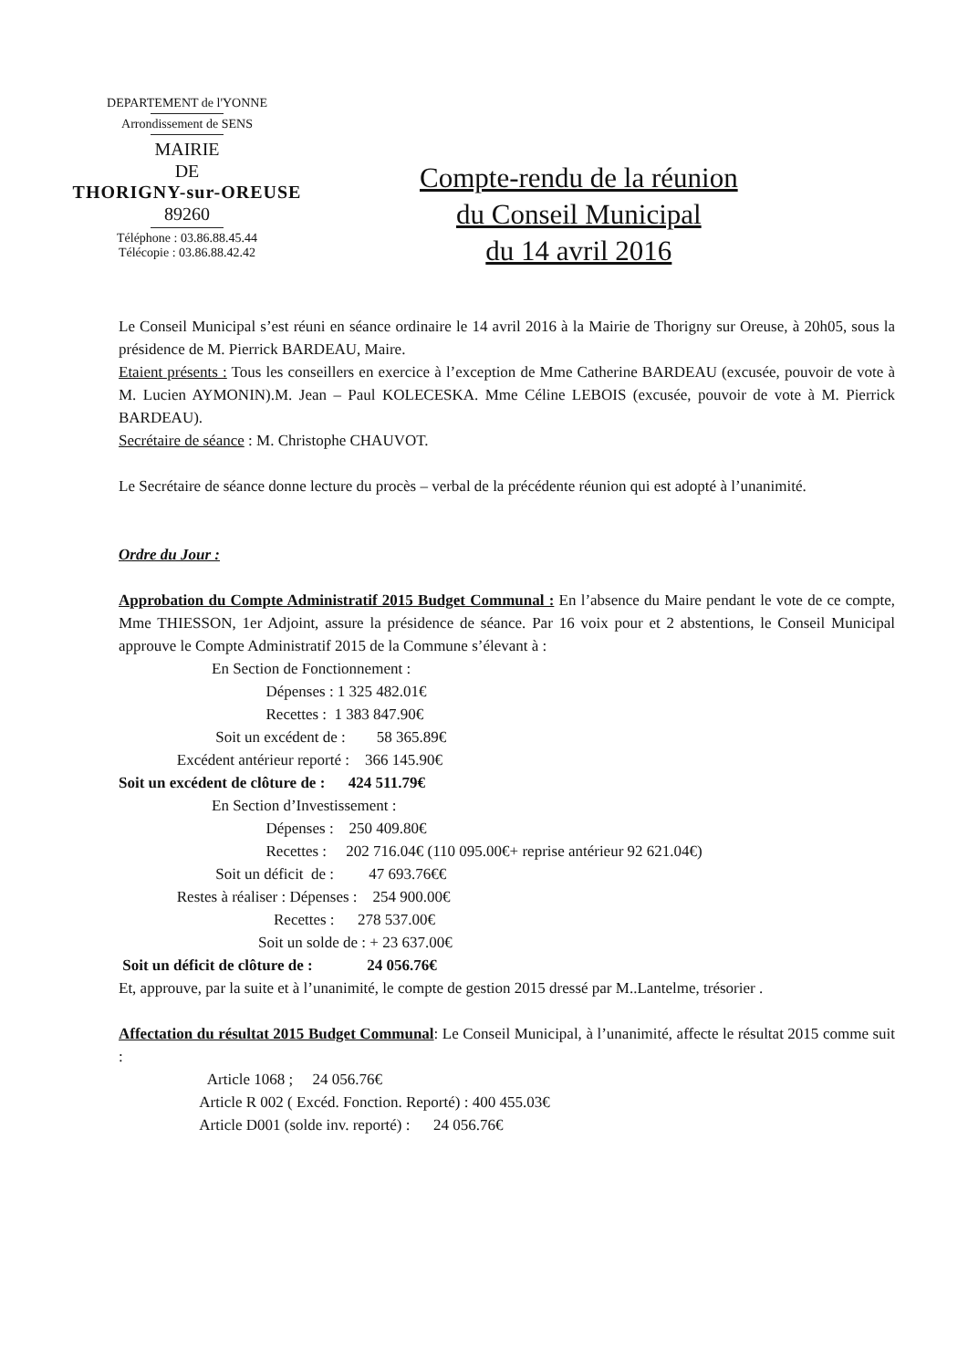DEPARTEMENT de l'YONNE
Arrondissement de SENS
MAIRIE
DE
THORIGNY-sur-OREUSE
89260
Téléphone : 03.86.88.45.44
Télécopie : 03.86.88.42.42
Compte-rendu de la réunion
du Conseil Municipal
du 14 avril 2016
Le Conseil Municipal s’est réuni en séance ordinaire le 14 avril 2016 à la Mairie de Thorigny sur Oreuse, à 20h05, sous la présidence de M. Pierrick BARDEAU, Maire.
Etaient présents : Tous les conseillers en exercice à l’exception de Mme Catherine BARDEAU (excusée, pouvoir de vote à M. Lucien AYMONIN).M. Jean – Paul KOLECESKA. Mme Céline LEBOIS (excusée, pouvoir de vote à M. Pierrick BARDEAU).
Secrétaire de séance : M. Christophe CHAUVOT.
Le Secrétaire de séance donne lecture du procès – verbal de la précédente réunion qui est adopté à l’unanimité.
Ordre du Jour :
Approbation du Compte Administratif 2015 Budget Communal : En l’absence du Maire pendant le vote de ce compte, Mme THIESSON, 1er Adjoint, assure la présidence de séance. Par 16 voix pour et 2 abstentions, le Conseil Municipal approuve le Compte Administratif 2015 de la Commune s’élevant à :
En Section de Fonctionnement : Dépenses : 1 325 482.01€ Recettes : 1 383 847.90€ Soit un excédent de : 58 365.89€ Excédent antérieur reporté : 366 145.90€ Soit un excédent de clôture de : 424 511.79€ En Section d’Investissement : Dépenses : 250 409.80€ Recettes : 202 716.04€ (110 095.00€+ reprise antérieur 92 621.04€) Soit un déficit de : 47 693.76€€ Restes à réaliser : Dépenses : 254 900.00€ Recettes : 278 537.00€ Soit un solde de : + 23 637.00€ Soit un déficit de clôture de : 24 056.76€
Et, approuve, par la suite et à l’unanimité, le compte de gestion 2015 dressé par M..Lantelme, trésorier .
Affectation du résultat 2015 Budget Communal: Le Conseil Municipal, à l’unanimité, affecte le résultat 2015 comme suit :
Article 1068 ; 24 056.76€ Article R 002 ( Excéd. Fonction. Reporté) : 400 455.03€ Article D001 (solde inv. reporté) : 24 056.76€